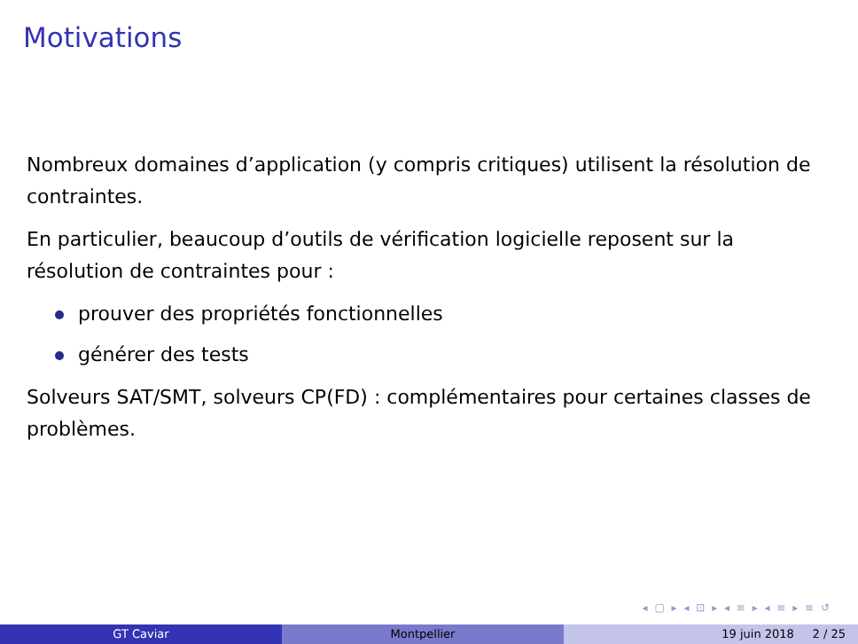Motivations
Nombreux domaines d’application (y compris critiques) utilisent la résolution de contraintes.
En particulier, beaucoup d’outils de vérification logicielle reposent sur la résolution de contraintes pour :
prouver des propriétés fonctionnelles
générer des tests
Solveurs SAT/SMT, solveurs CP(FD) : complémentaires pour certaines classes de problèmes.
◂ ▢ ▸ ◂ ⊡ ▸ ◂ ≡ ▸ ◂ ≡ ▸ ≡ ↺
GT Caviar Montpellier 19 juin 2018 2 / 25